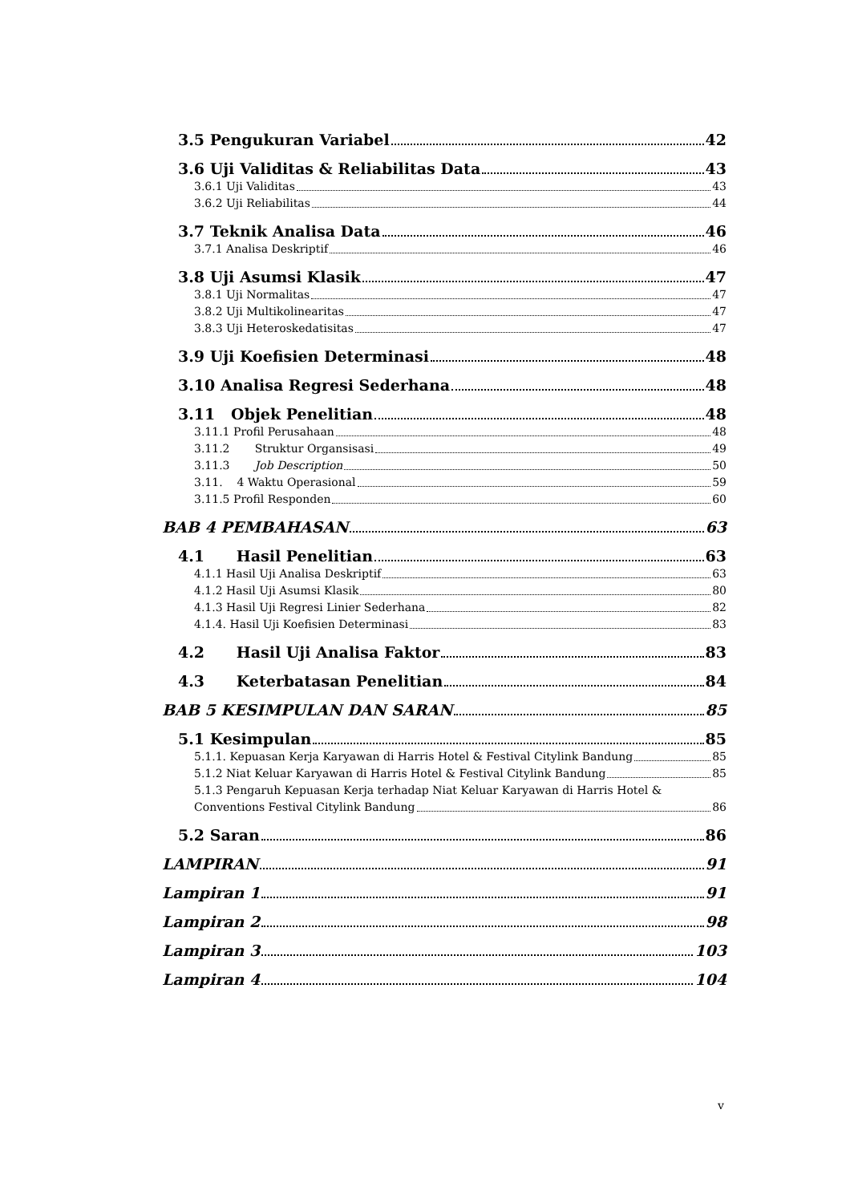3.5 Pengukuran Variabel 42
3.6 Uji Validitas & Reliabilitas Data 43
3.6.1 Uji Validitas 43
3.6.2 Uji Reliabilitas 44
3.7 Teknik Analisa Data 46
3.7.1 Analisa Deskriptif 46
3.8 Uji Asumsi Klasik 47
3.8.1 Uji Normalitas 47
3.8.2 Uji Multikolinearitas 47
3.8.3 Uji Heteroskedatisitas 47
3.9 Uji Koefisien Determinasi 48
3.10 Analisa Regresi Sederhana 48
3.11 Objek Penelitian 48
3.11.1 Profil Perusahaan 48
3.11.2 Struktur Organsisasi 49
3.11.3 Job Description 50
3.11. 4 Waktu Operasional 59
3.11.5 Profil Responden 60
BAB 4 PEMBAHASAN 63
4.1 Hasil Penelitian 63
4.1.1 Hasil Uji Analisa Deskriptif 63
4.1.2 Hasil Uji Asumsi Klasik 80
4.1.3 Hasil Uji Regresi Linier Sederhana 82
4.1.4. Hasil Uji Koefisien Determinasi 83
4.2 Hasil Uji Analisa Faktor 83
4.3 Keterbatasan Penelitian 84
BAB 5 KESIMPULAN DAN SARAN 85
5.1 Kesimpulan 85
5.1.1. Kepuasan Kerja Karyawan di Harris Hotel & Festival Citylink Bandung 85
5.1.2 Niat Keluar Karyawan di Harris Hotel & Festival Citylink Bandung 85
5.1.3 Pengaruh Kepuasan Kerja terhadap Niat Keluar Karyawan di Harris Hotel &
Conventions Festival Citylink Bandung 86
5.2 Saran 86
LAMPIRAN 91
Lampiran 1 91
Lampiran 2 98
Lampiran 3 103
Lampiran 4 104
v